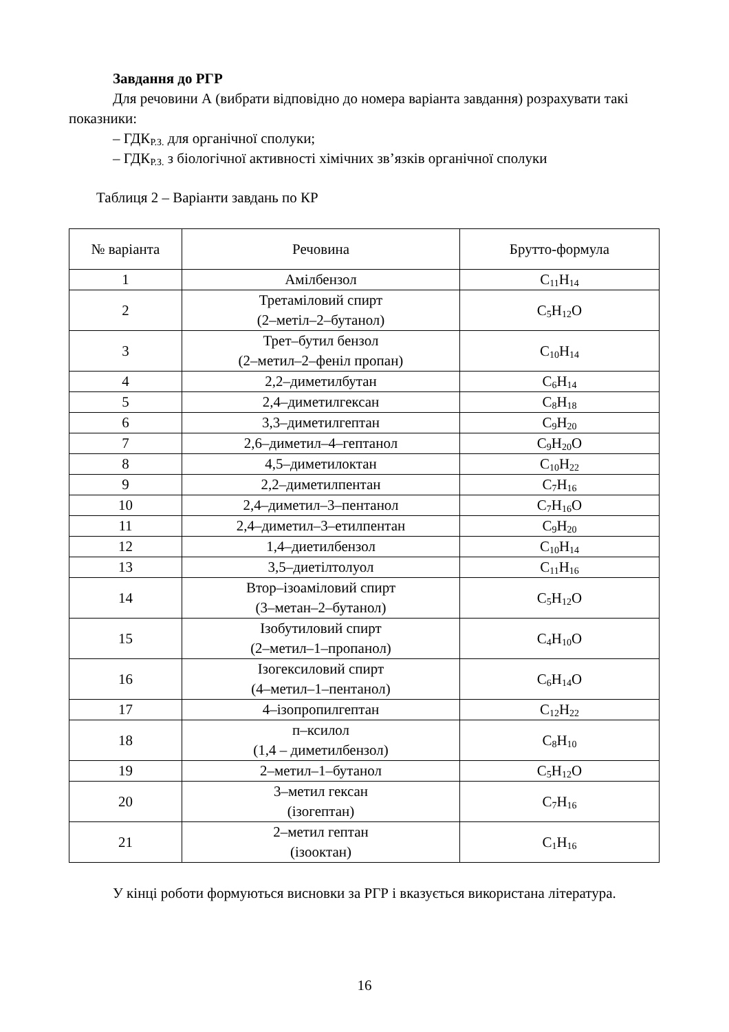Завдання до РГР
Для речовини А (вибрати відповідно до номера варіанта завдання) розрахувати такі показники:
– ГДК<sub>Р.З.</sub> для органічної сполуки;
– ГДК<sub>Р.З.</sub> з біологічної активності хімічних зв’язків органічної сполуки
Таблиця 2 – Варіанти завдань по КР
| № варіанта | Речовина | Брутто-формула |
| 1 | Амілбензол | C<sub>11</sub>H<sub>14</sub> |
| 2 | Третаміловий спирт (2–метіл–2–бутанол) | C<sub>5</sub>H<sub>12</sub>O |
| 3 | Трет–бутил бензол (2–метил–2–феніл пропан) | C<sub>10</sub>H<sub>14</sub> |
| 4 | 2,2–диметилбутан | C<sub>6</sub>H<sub>14</sub> |
| 5 | 2,4–диметилгексан | C<sub>8</sub>H<sub>18</sub> |
| 6 | 3,3–диметилгептан | C<sub>9</sub>H<sub>20</sub> |
| 7 | 2,6–диметил–4–гептанол | C<sub>9</sub>H<sub>20</sub>O |
| 8 | 4,5–диметилоктан | C<sub>10</sub>H<sub>22</sub> |
| 9 | 2,2–диметилпентан | C<sub>7</sub>H<sub>16</sub> |
| 10 | 2,4–диметил–3–пентанол | C<sub>7</sub>H<sub>16</sub>O |
| 11 | 2,4–диметил–3–етилпентан | C<sub>9</sub>H<sub>20</sub> |
| 12 | 1,4–диетилбензол | C<sub>10</sub>H<sub>14</sub> |
| 13 | 3,5–диетілтолуол | C<sub>11</sub>H<sub>16</sub> |
| 14 | Втор–ізоаміловий спирт (3–метан–2–бутанол) | C<sub>5</sub>H<sub>12</sub>O |
| 15 | Ізобутиловий спирт (2–метил–1–пропанол) | C<sub>4</sub>H<sub>10</sub>O |
| 16 | Ізогексиловий спирт (4–метил–1–пентанол) | C<sub>6</sub>H<sub>14</sub>O |
| 17 | 4–ізопропилгептан | C<sub>12</sub>H<sub>22</sub> |
| 18 | п–ксилол (1,4 – диметилбензол) | C<sub>8</sub>H<sub>10</sub> |
| 19 | 2–метил–1–бутанол | C<sub>5</sub>H<sub>12</sub>O |
| 20 | 3–метил гексан (ізогептан) | C<sub>7</sub>H<sub>16</sub> |
| 21 | 2–метил гептан (ізооктан) | C<sub>1</sub>H<sub>16</sub> |
У кінці роботи формуються висновки за РГР і вказується використана література.
16